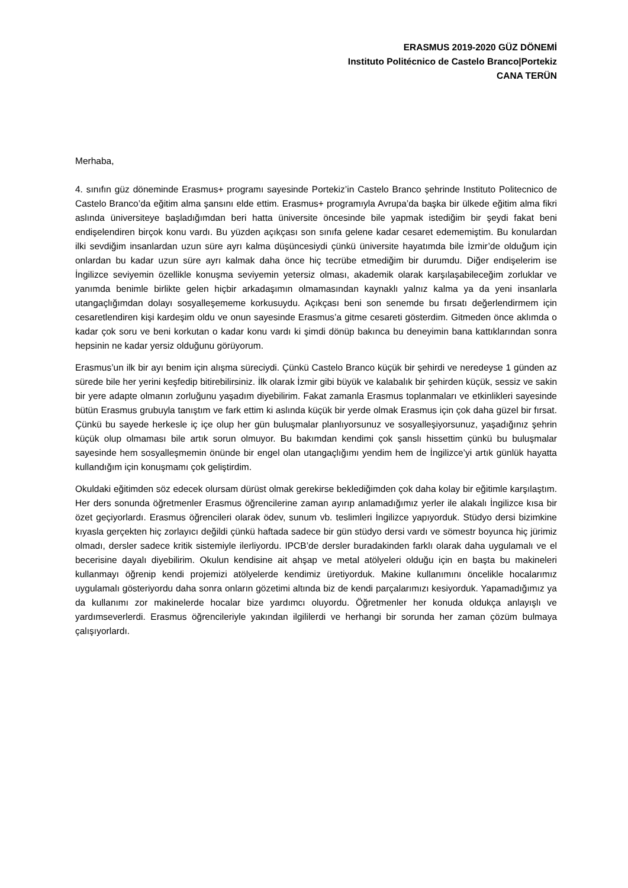ERASMUS 2019-2020 GÜZ DÖNEMİ
Instituto Politécnico de Castelo Branco|Portekiz
CANA TERÜN
Merhaba,
4. sınıfın güz döneminde Erasmus+ programı sayesinde Portekiz’in Castelo Branco şehrinde Instituto Politecnico de Castelo Branco’da eğitim alma şansını elde ettim. Erasmus+ programıyla Avrupa’da başka bir ülkede eğitim alma fikri aslında üniversiteye başladığımdan beri hatta üniversite öncesinde bile yapmak istediğim bir şeydi fakat beni endişelendiren birçok konu vardı. Bu yüzden açıkçası son sınıfa gelene kadar cesaret edememiştim. Bu konulardan ilki sevdiğim insanlardan uzun süre ayrı kalma düşüncesiydi çünkü üniversite hayatımda bile İzmir’de olduğum için onlardan bu kadar uzun süre ayrı kalmak daha önce hiç tecrübe etmediğim bir durumdu. Diğer endişelerim ise İngilizce seviyemin özellikle konuşma seviyemin yetersiz olması, akademik olarak karşılaşabileceğim zorluklar ve yanımda benimle birlikte gelen hiçbir arkadaşımın olmamasından kaynaklı yalnız kalma ya da yeni insanlarla utangaçlığımdan dolayı sosyalleşememe korkusuydu. Açıkçası beni son senemde bu fırsatı değerlendirmem için cesaretlendiren kişi kardeşim oldu ve onun sayesinde Erasmus’a gitme cesareti gösterdim. Gitmeden önce aklımda o kadar çok soru ve beni korkutan o kadar konu vardı ki şimdi dönüp bakınca bu deneyimin bana kattıklarından sonra hepsinin ne kadar yersiz olduğunu görüyorum.
Erasmus’un ilk bir ayı benim için alışma süreciydi. Çünkü Castelo Branco küçük bir şehirdi ve neredeyse 1 günden az sürede bile her yerini keşfedip bitirebilirsiniz. İlk olarak İzmir gibi büyük ve kalabalık bir şehirden küçük, sessiz ve sakin bir yere adapte olmanın zorluğunu yaşadım diyebilirim. Fakat zamanla Erasmus toplanmaları ve etkinlikleri sayesinde bütün Erasmus grubuyla tanıştım ve fark ettim ki aslında küçük bir yerde olmak Erasmus için çok daha güzel bir fırsat. Çünkü bu sayede herkesle iç içe olup her gün buluşmalar planlıyorsunuz ve sosyalleşiyorsunuz, yaşadığınız şehrin küçük olup olmaması bile artık sorun olmuyor. Bu bakımdan kendimi çok şanslı hissettim çünkü bu buluşmalar sayesinde hem sosyalleşmemin önünde bir engel olan utangaçlığımı yendim hem de İngilizce’yi artık günlük hayatta kullandığım için konuşmamı çok geliştirdim.
Okuldaki eğitimden söz edecek olursam dürüst olmak gerekirse beklediğimden çok daha kolay bir eğitimle karşılaştım. Her ders sonunda öğretmenler Erasmus öğrencilerine zaman ayırıp anlamadığımız yerler ile alakalı İngilizce kısa bir özet geçiyorlardı. Erasmus öğrencileri olarak ödev, sunum vb. teslimleri İngilizce yapıyorduk. Stüdyo dersi bizimkine kıyasla gerçekten hiç zorlayıcı değildi çünkü haftada sadece bir gün stüdyo dersi vardı ve sömestr boyunca hiç jürimiz olmadı, dersler sadece kritik sistemiyle ilerliyordu. IPCB’de dersler buradakinden farklı olarak daha uygulamalı ve el becerisine dayalı diyebilirim. Okulun kendisine ait ahşap ve metal atölyeleri olduğu için en başta bu makineleri kullanmayı öğrenip kendi projemizi atölyelerde kendimiz üretiyorduk. Makine kullanımını öncelikle hocalarımız uygulamalı gösteriyordu daha sonra onların gözetimi altında biz de kendi parçalarımızı kesiyorduk. Yapamadığımız ya da kullanımı zor makinelerde hocalar bize yardımcı oluyordu. Öğretmenler her konuda oldukça anlayışlı ve yardımseverlerdi. Erasmus öğrencileriyle yakından ilgililerdi ve herhangi bir sorunda her zaman çözüm bulmaya çalışıyorlardı.